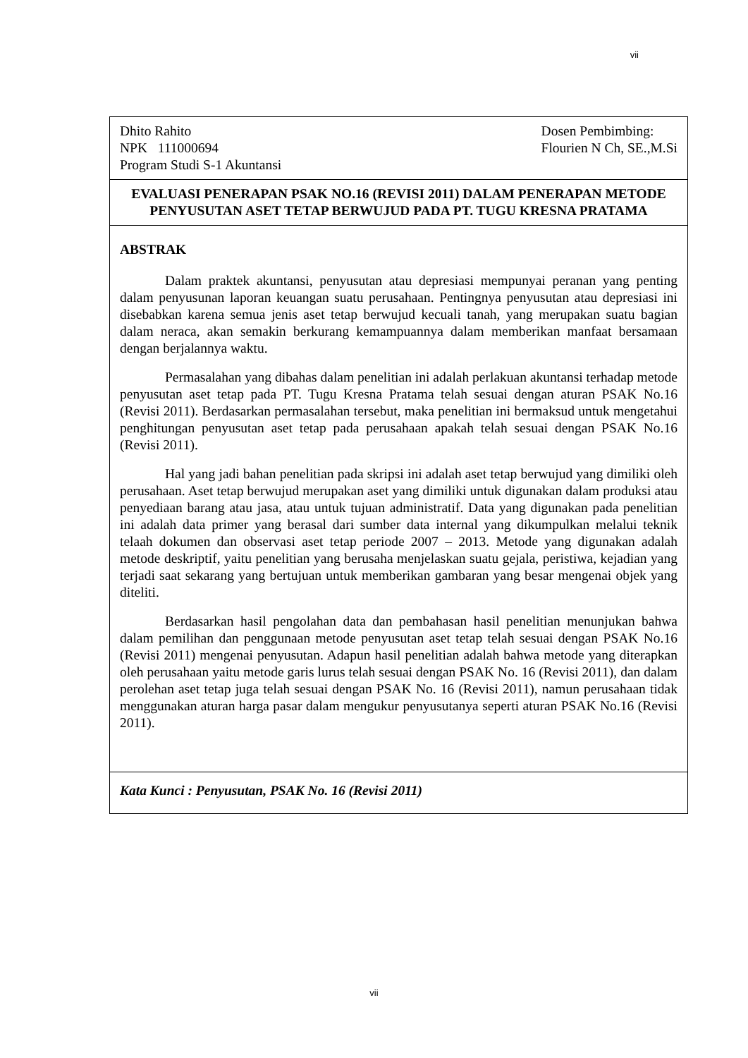vii
Dhito Rahito
NPK 111000694
Program Studi S-1 Akuntansi
Dosen Pembimbing:
Flourien N Ch, SE.,M.Si
EVALUASI PENERAPAN PSAK NO.16 (REVISI 2011) DALAM PENERAPAN METODE PENYUSUTAN ASET TETAP BERWUJUD PADA PT. TUGU KRESNA PRATAMA
ABSTRAK
Dalam praktek akuntansi, penyusutan atau depresiasi mempunyai peranan yang penting dalam penyusunan laporan keuangan suatu perusahaan. Pentingnya penyusutan atau depresiasi ini disebabkan karena semua jenis aset tetap berwujud kecuali tanah, yang merupakan suatu bagian dalam neraca, akan semakin berkurang kemampuannya dalam memberikan manfaat bersamaan dengan berjalannya waktu.
Permasalahan yang dibahas dalam penelitian ini adalah perlakuan akuntansi terhadap metode penyusutan aset tetap pada PT. Tugu Kresna Pratama telah sesuai dengan aturan PSAK No.16 (Revisi 2011). Berdasarkan permasalahan tersebut, maka penelitian ini bermaksud untuk mengetahui penghitungan penyusutan aset tetap pada perusahaan apakah telah sesuai dengan PSAK No.16 (Revisi 2011).
Hal yang jadi bahan penelitian pada skripsi ini adalah aset tetap berwujud yang dimiliki oleh perusahaan. Aset tetap berwujud merupakan aset yang dimiliki untuk digunakan dalam produksi atau penyediaan barang atau jasa, atau untuk tujuan administratif. Data yang digunakan pada penelitian ini adalah data primer yang berasal dari sumber data internal yang dikumpulkan melalui teknik telaah dokumen dan observasi aset tetap periode 2007 – 2013. Metode yang digunakan adalah metode deskriptif, yaitu penelitian yang berusaha menjelaskan suatu gejala, peristiwa, kejadian yang terjadi saat sekarang yang bertujuan untuk memberikan gambaran yang besar mengenai objek yang diteliti.
Berdasarkan hasil pengolahan data dan pembahasan hasil penelitian menunjukan bahwa dalam pemilihan dan penggunaan metode penyusutan aset tetap telah sesuai dengan PSAK No.16 (Revisi 2011) mengenai penyusutan. Adapun hasil penelitian adalah bahwa metode yang diterapkan oleh perusahaan yaitu metode garis lurus telah sesuai dengan PSAK No. 16 (Revisi 2011), dan dalam perolehan aset tetap juga telah sesuai dengan PSAK No. 16 (Revisi 2011), namun perusahaan tidak menggunakan aturan harga pasar dalam mengukur penyusutanya seperti aturan PSAK No.16 (Revisi 2011).
Kata Kunci : Penyusutan, PSAK No. 16 (Revisi 2011)
vii